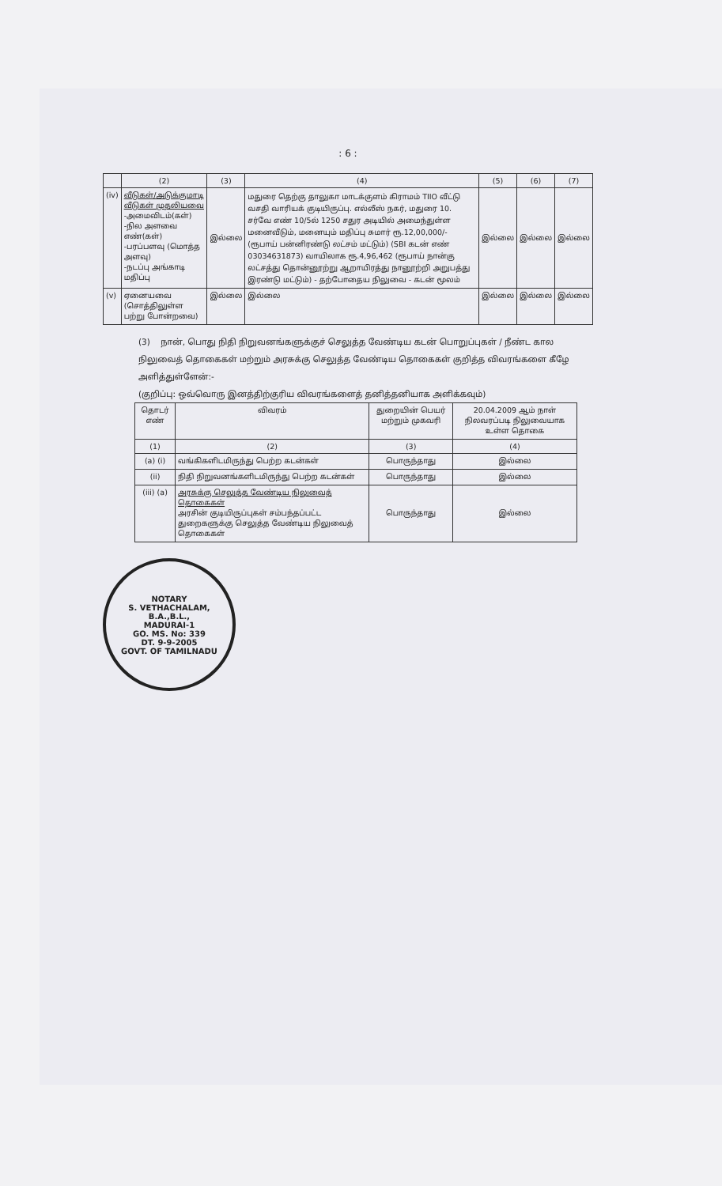: 6 :
| | (2) | (3) | (4) | (5) | (6) | (7) |
| --- | --- | --- | --- | --- | --- | --- |
| (iv) | வீடுகள்/அடுக்குமாடி வீடுகள் முதலியவை -அமைவிடம்(கள்) -நில அளவை எண்(கள்) -பரப்பளவு (மொத்த அளவு) -நடப்பு அங்காடி மதிப்பு | இல்லை | மதுரை தெற்கு தாலுகா மாடக்குளம் கிராமம் TIIO வீட்டு வசதி வாரியக் குடியிருப்பு. எல்லீஸ் நகர், மதுரை 10. சர்வே எண் 10/5ல் 1250 சதுர அடியில் அமைந்துள்ள மனைவீடும், மனையும் மதிப்பு சுமார் ரூ.12,00,000/- (ரூபாய் பன்னிரண்டு லட்சம் மட்டும்) (SBI கடன் எண் 03034631873) வாயிலாக ரூ.4,96,462 (ரூபாய் நான்கு லட்சத்து தொன்னூற்று ஆறாயிரத்து நானூற்றி அறுபத்து இரண்டு மட்டும்) - தற்போதைய நிலுவை - கடன் மூலம் | இல்லை | இல்லை | இல்லை |
| (v) | ஏனையவை (சொத்திலுள்ள பற்று போன்றவை) | இல்லை | இல்லை | இல்லை | இல்லை | இல்லை |
(3) நான், பொது நிதி நிறுவனங்களுக்குச் செலுத்த வேண்டிய கடன் பொறுப்புகள் / நீண்ட கால நிலுவைத் தொகைகள் மற்றும் அரசுக்கு செலுத்த வேண்டிய தொகைகள் குறித்த விவரங்களை கீழே அளித்துள்ளேன்:-
(குறிப்பு: ஒவ்வொரு இனத்திற்குரிய விவரங்களைத் தனித்தனியாக அளிக்கவும்)
| தொடர் எண் | விவரம் | துறையின் பெயர் மற்றும் முகவரி | 20.04.2009 ஆம் நாள் நிலவரப்படி நிலுவையாக உள்ள தொகை |
| --- | --- | --- | --- |
| (1) | (2) | (3) | (4) |
| (a) (i) | வங்கிகளிடமிருந்து பெற்ற கடன்கள் | பொருந்தாது | இல்லை |
| (ii) | நிதி நிறுவனங்களிடமிருந்து பெற்ற கடன்கள் | பொருந்தாது | இல்லை |
| (iii) (a) | அரசுக்கு செலுத்த வேண்டிய நிலுவைத் தொகைகள் அரசின் குடியிருப்புகள் சம்பந்தப்பட்ட துறைகளுக்கு செலுத்த வேண்டிய நிலுவைத் தொகைகள் | பொருந்தாது | இல்லை |
NOTARY
S. VETHACHALAM,
B.A.,B.L.,
MADURAI-1
GO. MS. No: 339
DT. 9-9-2005
GOVT. OF TAMILNADU